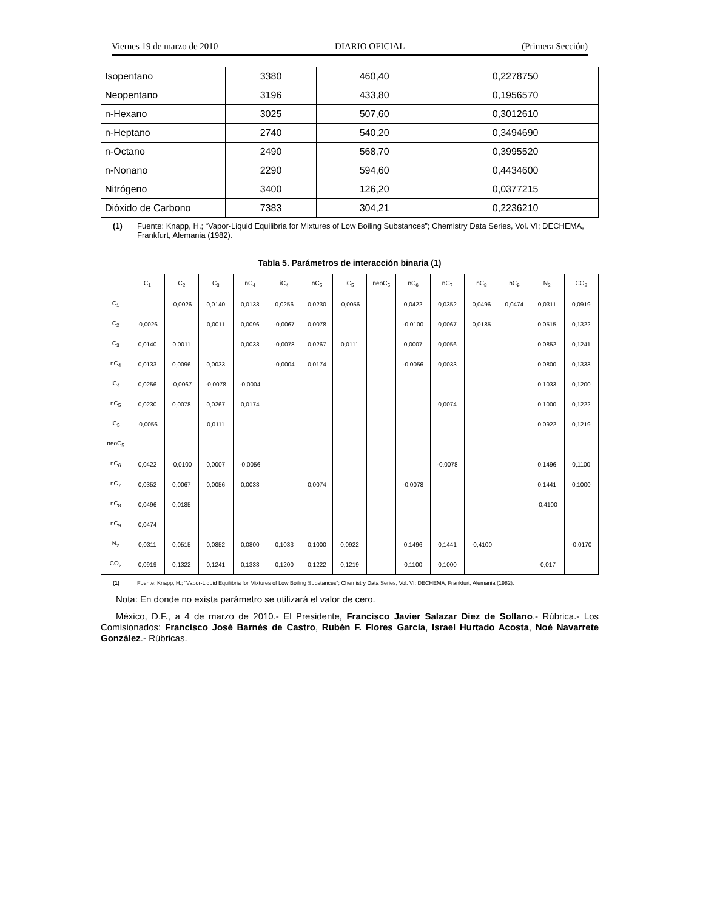Viernes 19 de marzo de 2010 DIARIO OFICIAL (Primera Sección)
| Isopentano | 3380 | 460,40 | 0,2278750 |
| Neopentano | 3196 | 433,80 | 0,1956570 |
| n-Hexano | 3025 | 507,60 | 0,3012610 |
| n-Heptano | 2740 | 540,20 | 0,3494690 |
| n-Octano | 2490 | 568,70 | 0,3995520 |
| n-Nonano | 2290 | 594,60 | 0,4434600 |
| Nitrógeno | 3400 | 126,20 | 0,0377215 |
| Dióxido de Carbono | 7383 | 304,21 | 0,2236210 |
(1) Fuente: Knapp, H.; “Vapor-Liquid Equilibria for Mixtures of Low Boiling Substances”; Chemistry Data Series, Vol. VI; DECHEMA, Frankfurt, Alemania (1982).
Tabla 5. Parámetros de interacción binaria (1)
| | C<sub>1</sub> | C<sub>2</sub> | C<sub>3</sub> | nC<sub>4</sub> | iC<sub>4</sub> | nC<sub>5</sub> | iC<sub>5</sub> | neoC<sub>5</sub> | nC<sub>6</sub> | nC<sub>7</sub> | nC<sub>8</sub> | nC<sub>9</sub> | N<sub>2</sub> | CO<sub>2</sub> |
| C<sub>1</sub> | | -0,0026 | 0,0140 | 0,0133 | 0,0256 | 0,0230 | -0,0056 | | 0,0422 | 0,0352 | 0,0496 | 0,0474 | 0,0311 | 0,0919 |
| C<sub>2</sub> | -0,0026 | | 0,0011 | 0,0096 | -0,0067 | 0,0078 | | | -0,0100 | 0,0067 | 0,0185 | | 0,0515 | 0,1322 |
| C<sub>3</sub> | 0,0140 | 0,0011 | | 0,0033 | -0,0078 | 0,0267 | 0,0111 | | 0,0007 | 0,0056 | | | 0,0852 | 0,1241 |
| nC<sub>4</sub> | 0,0133 | 0,0096 | 0,0033 | | -0,0004 | 0,0174 | | | -0,0056 | 0,0033 | | | 0,0800 | 0,1333 |
| iC<sub>4</sub> | 0,0256 | -0,0067 | -0,0078 | -0,0004 | | | | | | | | | 0,1033 | 0,1200 |
| nC<sub>5</sub> | 0,0230 | 0,0078 | 0,0267 | 0,0174 | | | | | | 0,0074 | | | 0,1000 | 0,1222 |
| iC<sub>5</sub> | -0,0056 | | 0,0111 | | | | | | | | | | 0,0922 | 0,1219 |
| neoC<sub>5</sub> | | | | | | | | | | | | | | |
| nC<sub>6</sub> | 0,0422 | -0,0100 | 0,0007 | -0,0056 | | | | | | -0,0078 | | | 0,1496 | 0,1100 |
| nC<sub>7</sub> | 0,0352 | 0,0067 | 0,0056 | 0,0033 | | 0,0074 | | | -0,0078 | | | | 0,1441 | 0,1000 |
| nC<sub>8</sub> | 0,0496 | 0,0185 | | | | | | | | | | | -0,4100 | |
| nC<sub>9</sub> | 0,0474 | | | | | | | | | | | | | |
| N<sub>2</sub> | 0,0311 | 0,0515 | 0,0852 | 0,0800 | 0,1033 | 0,1000 | 0,0922 | | 0,1496 | 0,1441 | -0,4100 | | | -0,0170 |
| CO<sub>2</sub> | 0,0919 | 0,1322 | 0,1241 | 0,1333 | 0,1200 | 0,1222 | 0,1219 | | 0,1100 | 0,1000 | | | -0,017 | |
(1) Fuente: Knapp, H.; “Vapor-Liquid Equilibria for Mixtures of Low Boiling Substances”; Chemistry Data Series, Vol. VI; DECHEMA, Frankfurt, Alemania (1982).
Nota: En donde no exista parámetro se utilizará el valor de cero.
México, D.F., a 4 de marzo de 2010.- El Presidente, Francisco Javier Salazar Diez de Sollano.- Rúbrica.- Los Comisionados: Francisco José Barnés de Castro, Rubén F. Flores García, Israel Hurtado Acosta, Noé Navarrete González.- Rúbricas.